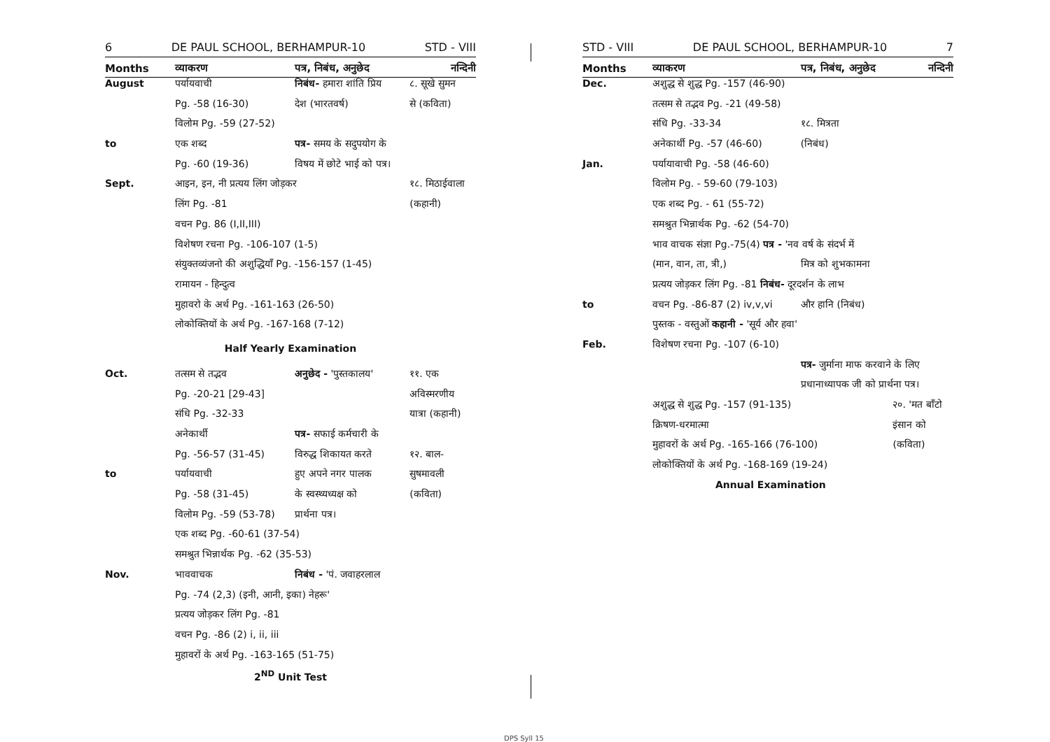6 DE PAUL SCHOOL, BERHAMPUR-10 STD - VIII
| Months | व्याकरण | पत्र, निबंध, अनुछेद | नन्दिनी |
| --- | --- | --- | --- |
| August | पर्यायवाची | निबंध- हमारा शांति प्रिय | ८. सूखे सुमन |
| | Pg. -58 (16-30) | देश (भारतवर्ष) | से (कविता) |
| | विलोम Pg. -59 (27-52) | | |
| to | एक शब्द | पत्र- समय के सदुपयोग के | |
| | Pg. -60 (19-36) | विषय में छोटे भाई को पत्र। | |
| Sept. | आइन, इन, नी प्रत्यय लिंग जोड़कर | | १८. मिठाईवाला |
| | लिंग Pg. -81 | | (कहानी) |
| | वचन Pg. 86 (I,II,III) | | |
| | विशेषण रचना Pg. -106-107 (1-5) | | |
| | संयुक्तव्यंजनो की अशुद्धियाँ Pg. -156-157 (1-45) | | |
| | रामायन - हिन्दुत्व | | |
| | मुहावरो के अर्थ Pg. -161-163 (26-50) | | |
| | लोकोक्तियों के अर्थ Pg. -167-168 (7-12) | | |
| Half Yearly Examination | | | |
| Oct. | तत्सम से तद्भव | अनुछेद - 'पुस्तकालय' | ११. एक |
| | Pg. -20-21 [29-43] | | अविस्मरणीय |
| | संधि Pg. -32-33 | | यात्रा (कहानी) |
| | अनेकार्थी | पत्र- सफाई कर्मचारी के | |
| | Pg. -56-57 (31-45) | विरुद्ध शिकायत करते | १२. बाल- |
| to | पर्यायवाची | हुए अपने नगर पालक | सुषमावली |
| | Pg. -58 (31-45) | के स्वस्थ्यध्यक्ष को | (कविता) |
| | विलोम Pg. -59 (53-78) | प्रार्थना पत्र। | |
| | एक शब्द Pg. -60-61 (37-54) | | |
| | समश्रुत भिन्नार्थक Pg. -62 (35-53) | | |
| Nov. | भाववाचक | निबंध - 'पं. जवाहरलाल | |
| | Pg. -74 (2,3) (इनी, आनी, इका) नेहरू' | | |
| | प्रत्यय जोड़कर लिंग Pg. -81 | | |
| | वचन Pg. -86 (2) i, ii, iii | | |
| | मुहावरों के अर्थ Pg. -163-165 (51-75) | | |
| 2<sup>ND</sup> Unit Test | | | |
STD - VIII DE PAUL SCHOOL, BERHAMPUR-10 7
| Months | व्याकरण | पत्र, निबंध, अनुछेद | नन्दिनी |
| --- | --- | --- | --- |
| Dec. | अशुद्ध से शुद्ध Pg. -157 (46-90) | | |
| | तत्सम से तद्भव Pg. -21 (49-58) | | |
| | संधि Pg. -33-34 | १८. मित्रता | |
| | अनेकार्थी Pg. -57 (46-60) | (निबंध) | |
| Jan. | पर्यायावाची Pg. -58 (46-60) | | |
| | विलोम Pg. - 59-60 (79-103) | | |
| | एक शब्द Pg. - 61 (55-72) | | |
| | समश्रुत भिन्नार्थक Pg. -62 (54-70) | | |
| | भाव वाचक संज्ञा Pg.-75(4) पत्र - 'नव वर्ष के संदर्भ में | | |
| | (मान, वान, ता, त्री,) | मित्र को शुभकामना | |
| | प्रत्यय जोड़कर लिंग Pg. -81 निबंध- दूरदर्शन के लाभ | | |
| to | वचन Pg. -86-87 (2) iv,v,vi | और हानि (निबंध) | |
| | पुस्तक - वस्तुओं कहानी - 'सूर्य और हवा' | | |
| Feb. | विशेषण रचना Pg. -107 (6-10) | | |
| | | पत्र- जुर्माना माफ करवाने के लिए | |
| | | प्रधानाध्यापक जी को प्रार्थना पत्र। | |
| | अशुद्ध से शुद्ध Pg. -157 (91-135) | | २०. 'मत बाँटो |
| | क्रिषण-धरमात्मा | | इंसान को |
| | मुहावरों के अर्थ Pg. -165-166 (76-100) | | (कविता) |
| | लोकोक्तियों के अर्थ Pg. -168-169 (19-24) | | |
| | Annual Examination | | |
DPS Syll 15